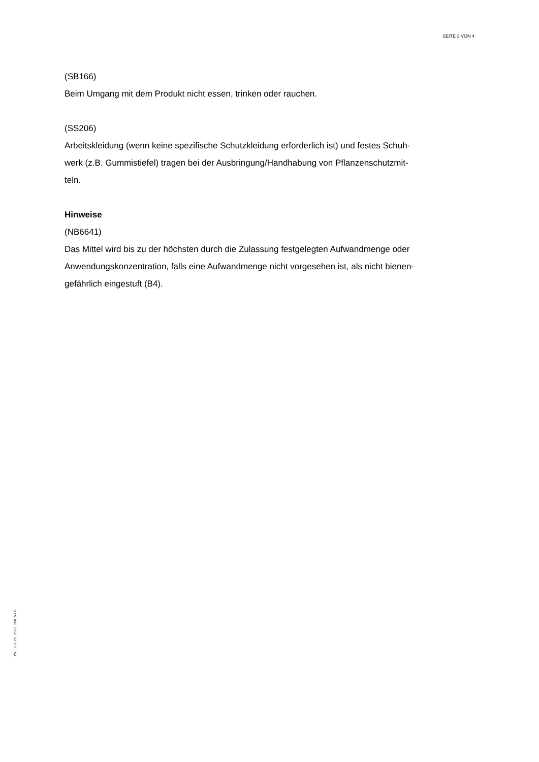SEITE 3 VON 4
(SB166)
Beim Umgang mit dem Produkt nicht essen, trinken oder rauchen.
(SS206)
Arbeitskleidung (wenn keine spezifische Schutzkleidung erforderlich ist) und festes Schuh-
werk (z.B. Gummistiefel) tragen bei der Ausbringung/Handhabung von Pflanzenschutzmit-
teln.
Hinweise
(NB6641)
Das Mittel wird bis zu der höchsten durch die Zulassung festgelegten Aufwandmenge oder
Anwendungskonzentration, falls eine Aufwandmenge nicht vorgesehen ist, als nicht bienen-
gefährlich eingestuft (B4).
BVL_FO_05_2563_200_V1.0